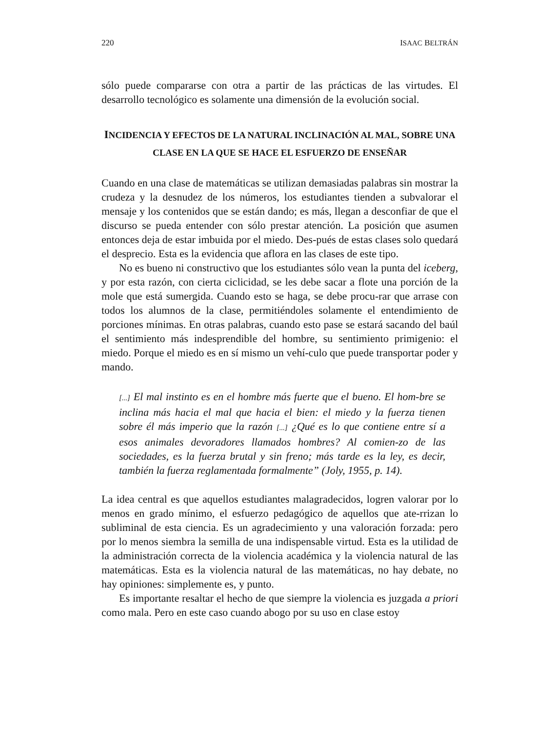220 ISAAC BELTRÁN
sólo puede compararse con otra a partir de las prácticas de las virtudes. El desarrollo tecnológico es solamente una dimensión de la evolución social.
INCIDENCIA Y EFECTOS DE LA NATURAL INCLINACIÓN AL MAL, SOBRE UNA CLASE EN LA QUE SE HACE EL ESFUERZO DE ENSEÑAR
Cuando en una clase de matemáticas se utilizan demasiadas palabras sin mostrar la crudeza y la desnudez de los números, los estudiantes tienden a subvalorar el mensaje y los contenidos que se están dando; es más, llegan a desconfiar de que el discurso se pueda entender con sólo prestar atención. La posición que asumen entonces deja de estar imbuida por el miedo. Des-pués de estas clases solo quedará el desprecio. Esta es la evidencia que aflora en las clases de este tipo.
No es bueno ni constructivo que los estudiantes sólo vean la punta del iceberg, y por esta razón, con cierta ciclicidad, se les debe sacar a flote una porción de la mole que está sumergida. Cuando esto se haga, se debe procu-rar que arrase con todos los alumnos de la clase, permitiéndoles solamente el entendimiento de porciones mínimas. En otras palabras, cuando esto pase se estará sacando del baúl el sentimiento más indesprendible del hombre, su sentimiento primigenio: el miedo. Porque el miedo es en sí mismo un vehí-culo que puede transportar poder y mando.
[...] El mal instinto es en el hombre más fuerte que el bueno. El hom-bre se inclina más hacia el mal que hacia el bien: el miedo y la fuerza tienen sobre él más imperio que la razón [...] ¿Qué es lo que contiene entre sí a esos animales devoradores llamados hombres? Al comien-zo de las sociedades, es la fuerza brutal y sin freno; más tarde es la ley, es decir, también la fuerza reglamentada formalmente” (Joly, 1955, p. 14).
La idea central es que aquellos estudiantes malagradecidos, logren valorar por lo menos en grado mínimo, el esfuerzo pedagógico de aquellos que ate-rrizan lo subliminal de esta ciencia. Es un agradecimiento y una valoración forzada: pero por lo menos siembra la semilla de una indispensable virtud. Esta es la utilidad de la administración correcta de la violencia académica y la violencia natural de las matemáticas. Esta es la violencia natural de las matemáticas, no hay debate, no hay opiniones: simplemente es, y punto.
Es importante resaltar el hecho de que siempre la violencia es juzgada a priori como mala. Pero en este caso cuando abogo por su uso en clase estoy